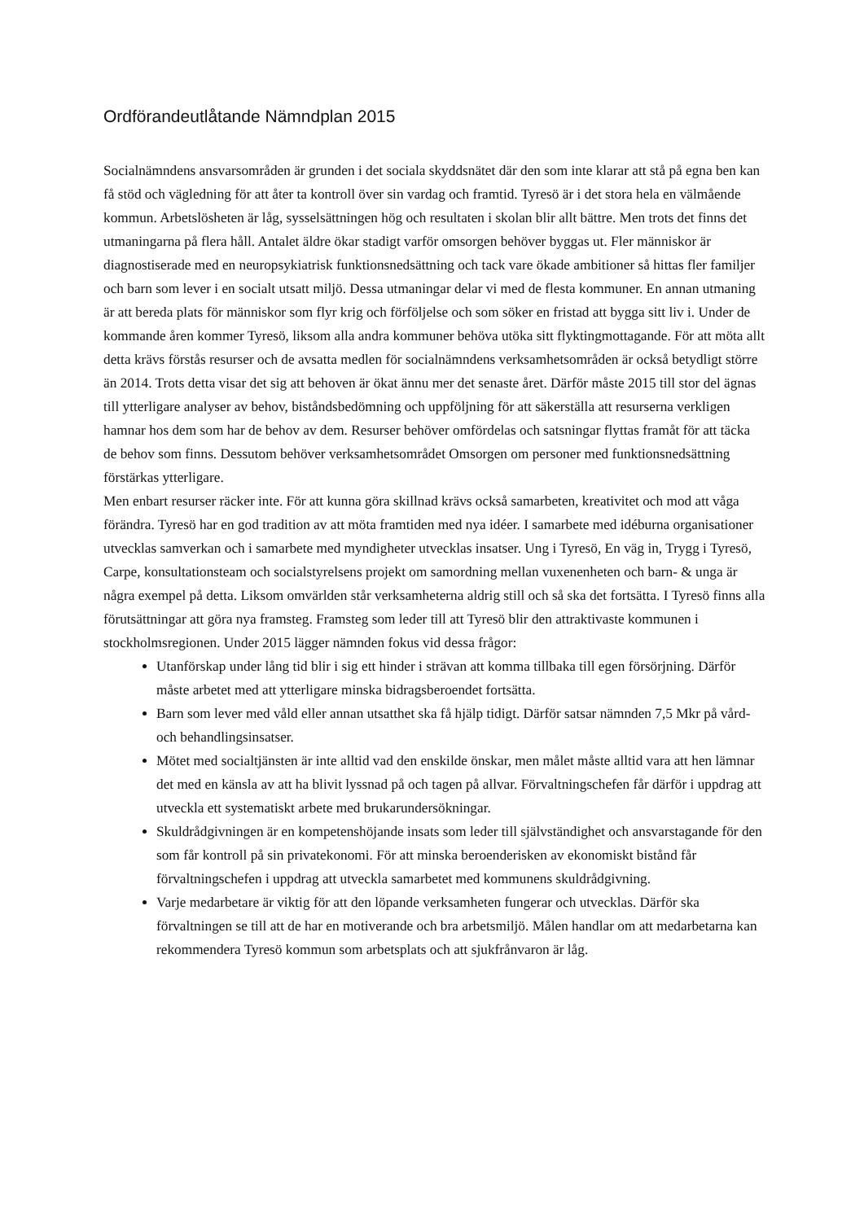Ordförandeutlåtande Nämndplan 2015
Socialnämndens ansvarsområden är grunden i det sociala skyddsnätet där den som inte klarar att stå på egna ben kan få stöd och vägledning för att åter ta kontroll över sin vardag och framtid. Tyresö är i det stora hela en välmående kommun. Arbetslösheten är låg, sysselsättningen hög och resultaten i skolan blir allt bättre. Men trots det finns det utmaningarna på flera håll. Antalet äldre ökar stadigt varför omsorgen behöver byggas ut. Fler människor är diagnostiserade med en neuropsykiatrisk funktionsnedsättning och tack vare ökade ambitioner så hittas fler familjer och barn som lever i en socialt utsatt miljö. Dessa utmaningar delar vi med de flesta kommuner. En annan utmaning är att bereda plats för människor som flyr krig och förföljelse och som söker en fristad att bygga sitt liv i. Under de kommande åren kommer Tyresö, liksom alla andra kommuner behöva utöka sitt flyktingmottagande. För att möta allt detta krävs förstås resurser och de avsatta medlen för socialnämndens verksamhetsområden är också betydligt större än 2014. Trots detta visar det sig att behoven är ökat ännu mer det senaste året. Därför måste 2015 till stor del ägnas till ytterligare analyser av behov, biståndsbedömning och uppföljning för att säkerställa att resurserna verkligen hamnar hos dem som har de behov av dem. Resurser behöver omfördelas och satsningar flyttas framåt för att täcka de behov som finns. Dessutom behöver verksamhetsområdet Omsorgen om personer med funktionsnedsättning förstärkas ytterligare.
Men enbart resurser räcker inte. För att kunna göra skillnad krävs också samarbeten, kreativitet och mod att våga förändra. Tyresö har en god tradition av att möta framtiden med nya idéer. I samarbete med idéburna organisationer utvecklas samverkan och i samarbete med myndigheter utvecklas insatser. Ung i Tyresö, En väg in, Trygg i Tyresö, Carpe, konsultationsteam och socialstyrelsens projekt om samordning mellan vuxenenheten och barn- & unga är några exempel på detta. Liksom omvärlden står verksamheterna aldrig still och så ska det fortsätta. I Tyresö finns alla förutsättningar att göra nya framsteg. Framsteg som leder till att Tyresö blir den attraktivaste kommunen i stockholmsregionen. Under 2015 lägger nämnden fokus vid dessa frågor:
Utanförskap under lång tid blir i sig ett hinder i strävan att komma tillbaka till egen försörjning. Därför måste arbetet med att ytterligare minska bidragsberoendet fortsätta.
Barn som lever med våld eller annan utsatthet ska få hjälp tidigt. Därför satsar nämnden 7,5 Mkr på vård- och behandlingsinsatser.
Mötet med socialtjänsten är inte alltid vad den enskilde önskar, men målet måste alltid vara att hen lämnar det med en känsla av att ha blivit lyssnad på och tagen på allvar. Förvaltningschefen får därför i uppdrag att utveckla ett systematiskt arbete med brukarundersökningar.
Skuldrådgivningen är en kompetenshöjande insats som leder till självständighet och ansvarstagande för den som får kontroll på sin privatekonomi. För att minska beroenderisken av ekonomiskt bistånd får förvaltningschefen i uppdrag att utveckla samarbetet med kommunens skuldrådgivning.
Varje medarbetare är viktig för att den löpande verksamheten fungerar och utvecklas. Därför ska förvaltningen se till att de har en motiverande och bra arbetsmiljö. Målen handlar om att medarbetarna kan rekommendera Tyresö kommun som arbetsplats och att sjukfrånvaron är låg.